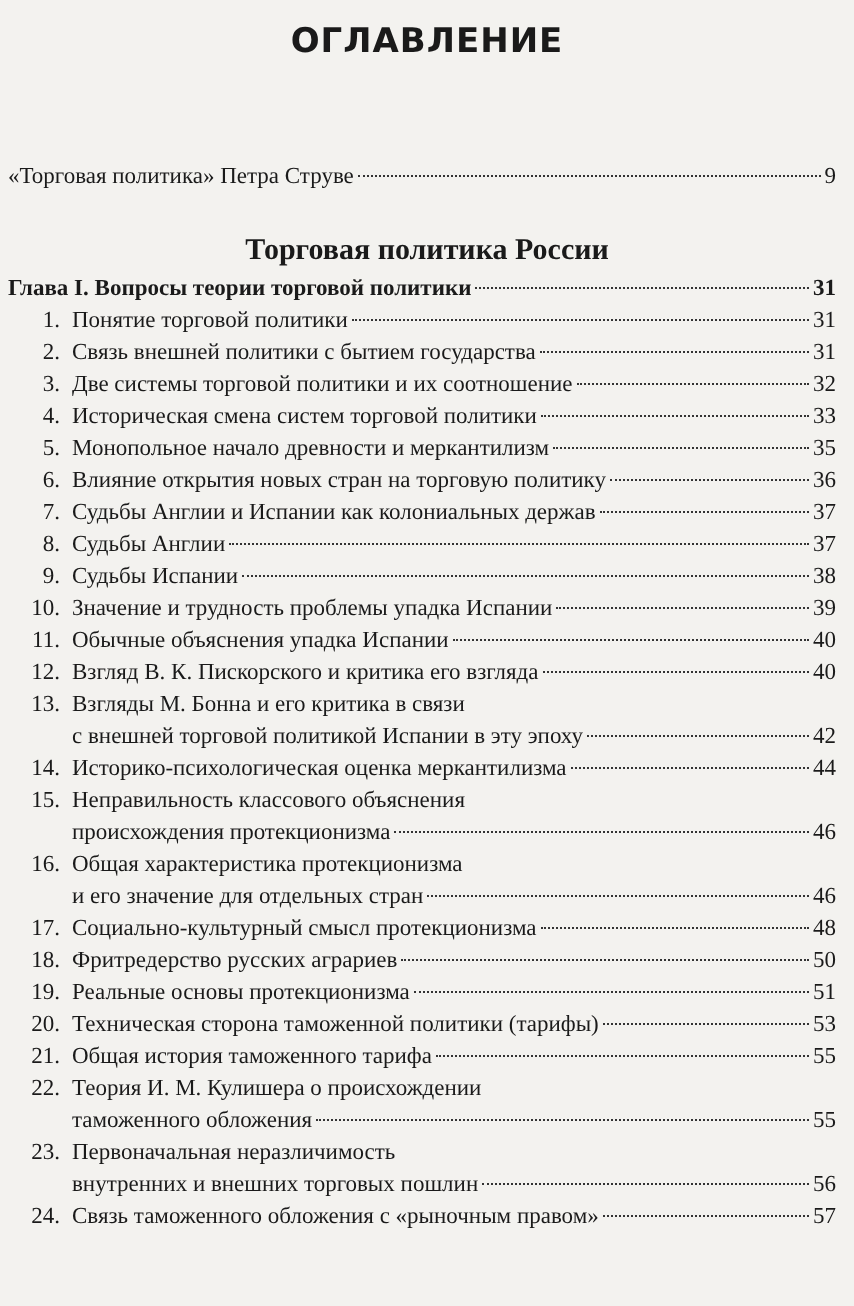ОГЛАВЛЕНИЕ
«Торговая политика» Петра Струве 9
Торговая политика России
Глава I. Вопросы теории торговой политики 31
1. Понятие торговой политики 31
2. Связь внешней политики с бытием государства 31
3. Две системы торговой политики и их соотношение 32
4. Историческая смена систем торговой политики 33
5. Монопольное начало древности и меркантилизм 35
6. Влияние открытия новых стран на торговую политику 36
7. Судьбы Англии и Испании как колониальных держав 37
8. Судьбы Англии 37
9. Судьбы Испании 38
10. Значение и трудность проблемы упадка Испании 39
11. Обычные объяснения упадка Испании 40
12. Взгляд В. К. Пискорского и критика его взгляда 40
13. Взгляды М. Бонна и его критика в связи
с внешней торговой политикой Испании в эту эпоху 42
14. Историко-психологическая оценка меркантилизма 44
15. Неправильность классового объяснения
происхождения протекционизма 46
16. Общая характеристика протекционизма
и его значение для отдельных стран 46
17. Социально-культурный смысл протекционизма 48
18. Фритредерство русских аграриев 50
19. Реальные основы протекционизма 51
20. Техническая сторона таможенной политики (тарифы) 53
21. Общая история таможенного тарифа 55
22. Теория И. М. Кулишера о происхождении
таможенного обложения 55
23. Первоначальная неразличимость
внутренних и внешних торговых пошлин 56
24. Связь таможенного обложения с «рыночным правом» 57